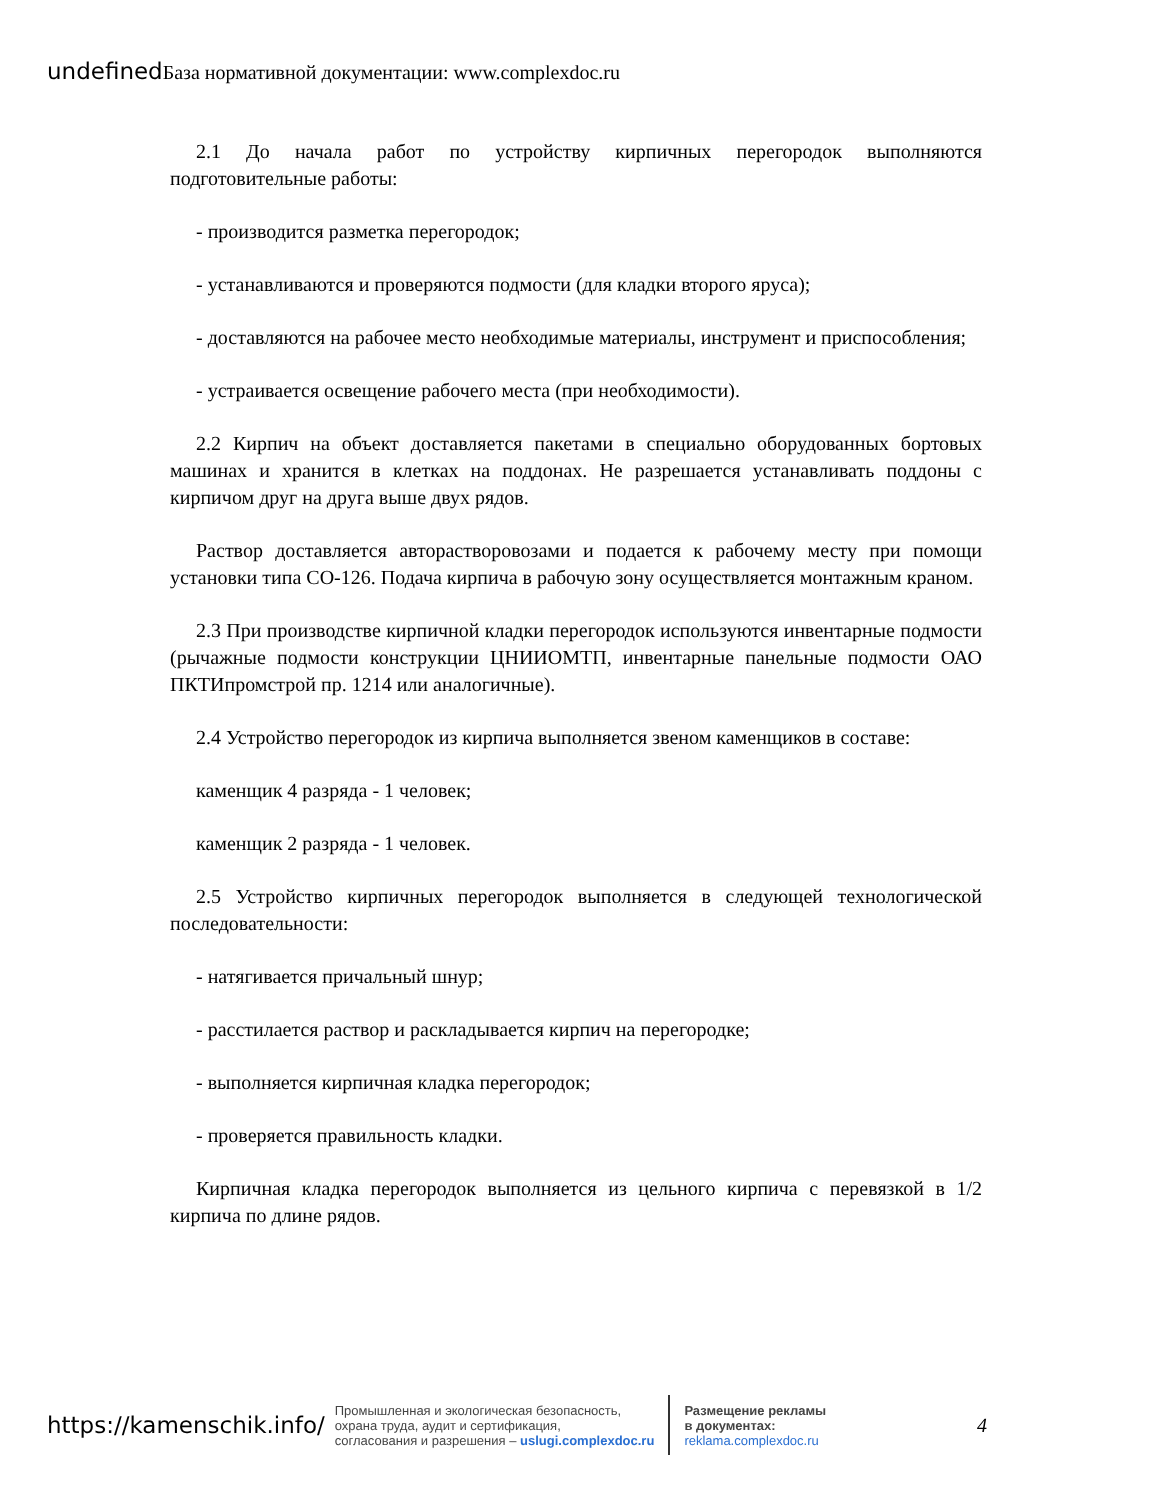undefined База нормативной документации: www.complexdoc.ru
2.1 До начала работ по устройству кирпичных перегородок выполняются подготовительные работы:
- производится разметка перегородок;
- устанавливаются и проверяются подмости (для кладки второго яруса);
- доставляются на рабочее место необходимые материалы, инструмент и приспособления;
- устраивается освещение рабочего места (при необходимости).
2.2 Кирпич на объект доставляется пакетами в специально оборудованных бортовых машинах и хранится в клетках на поддонах. Не разрешается устанавливать поддоны с кирпичом друг на друга выше двух рядов.
Раствор доставляется авторастворовозами и подается к рабочему месту при помощи установки типа СО-126. Подача кирпича в рабочую зону осуществляется монтажным краном.
2.3 При производстве кирпичной кладки перегородок используются инвентарные подмости (рычажные подмости конструкции ЦНИИОМТП, инвентарные панельные подмости ОАО ПКТИпромстрой пр. 1214 или аналогичные).
2.4 Устройство перегородок из кирпича выполняется звеном каменщиков в составе:
каменщик 4 разряда - 1 человек;
каменщик 2 разряда - 1 человек.
2.5 Устройство кирпичных перегородок выполняется в следующей технологической последовательности:
- натягивается причальный шнур;
- расстилается раствор и раскладывается кирпич на перегородке;
- выполняется кирпичная кладка перегородок;
- проверяется правильность кладки.
Кирпичная кладка перегородок выполняется из цельного кирпича с перевязкой в 1/2 кирпича по длине рядов.
https://kamenschik.info/
Промышленная и экологическая безопасность,
охрана труда, аудит и сертификация,
согласования и разрешения – uslugi.complexdoc.ru
Размещение рекламы
в документах:
reklama.complexdoc.ru
4